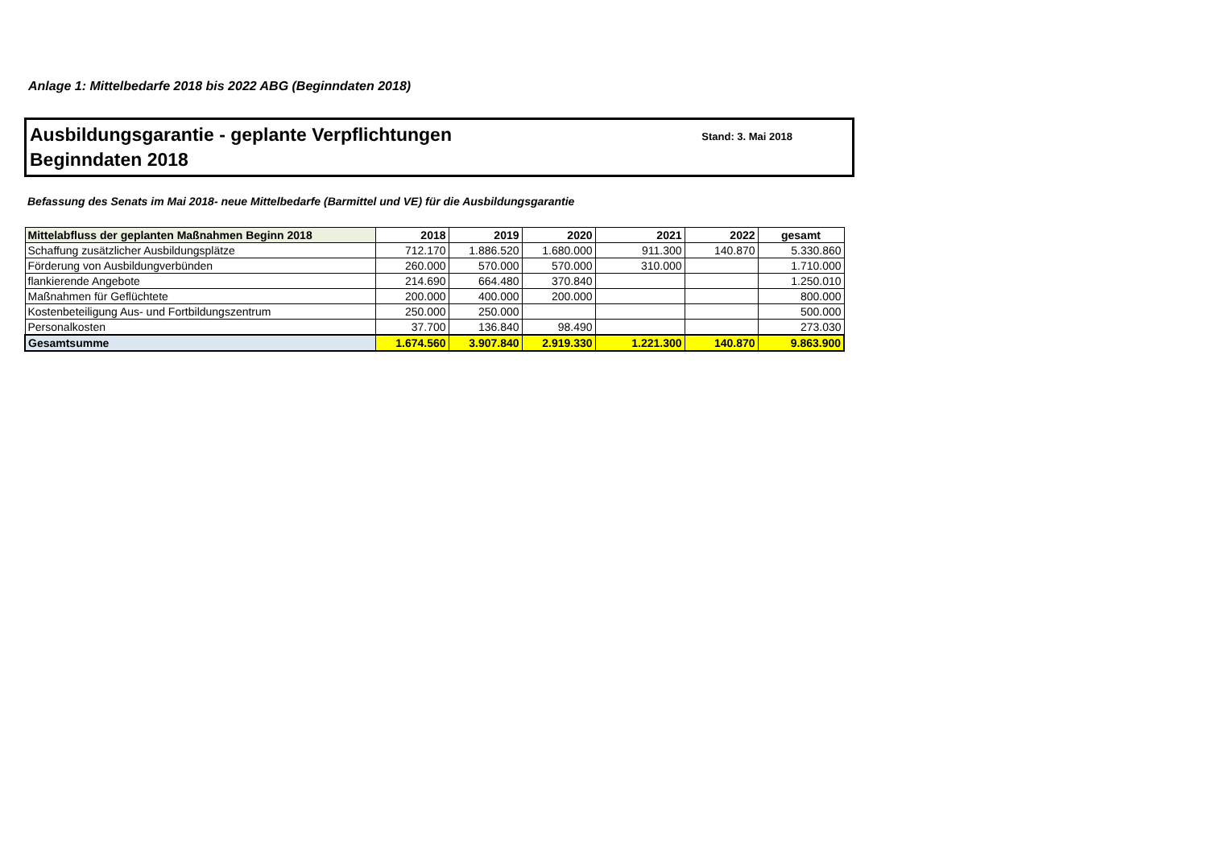Anlage 1: Mittelbedarfe 2018 bis 2022 ABG (Beginndaten 2018)
Ausbildungsgarantie - geplante Verpflichtungen
Beginndaten 2018
Stand: 3. Mai 2018
Befassung des Senats im Mai 2018- neue Mittelbedarfe (Barmittel und VE) für die Ausbildungsgarantie
| Mittelabfluss der geplanten Maßnahmen Beginn 2018 | 2018 | 2019 | 2020 | 2021 | 2022 | gesamt |
| --- | --- | --- | --- | --- | --- | --- |
| Schaffung zusätzlicher Ausbildungsplätze | 712.170 | 1.886.520 | 1.680.000 | 911.300 | 140.870 | 5.330.860 |
| Förderung von Ausbildungverbünden | 260.000 | 570.000 | 570.000 | 310.000 | | 1.710.000 |
| flankierende Angebote | 214.690 | 664.480 | 370.840 | | | 1.250.010 |
| Maßnahmen für Geflüchtete | 200.000 | 400.000 | 200.000 | | | 800.000 |
| Kostenbeteiligung Aus- und Fortbildungszentrum | 250.000 | 250.000 | | | | 500.000 |
| Personalkosten | 37.700 | 136.840 | 98.490 | | | 273.030 |
| Gesamtsumme | 1.674.560 | 3.907.840 | 2.919.330 | 1.221.300 | 140.870 | 9.863.900 |